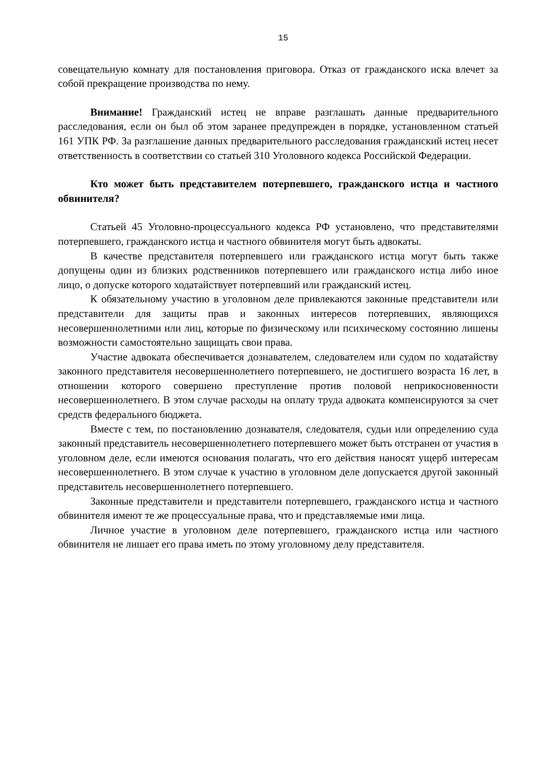15
совещательную комнату для постановления приговора. Отказ от гражданского иска влечет за собой прекращение производства по нему.
Внимание! Гражданский истец не вправе разглашать данные предварительного расследования, если он был об этом заранее предупрежден в порядке, установленном статьей 161 УПК РФ. За разглашение данных предварительного расследования гражданский истец несет ответственность в соответствии со статьей 310 Уголовного кодекса Российской Федерации.
Кто может быть представителем потерпевшего, гражданского истца и частного обвинителя?
Статьей 45 Уголовно-процессуального кодекса РФ установлено, что представителями потерпевшего, гражданского истца и частного обвинителя могут быть адвокаты.
В качестве представителя потерпевшего или гражданского истца могут быть также допущены один из близких родственников потерпевшего или гражданского истца либо иное лицо, о допуске которого ходатайствует потерпевший или гражданский истец.
К обязательному участию в уголовном деле привлекаются законные представители или представители для защиты прав и законных интересов потерпевших, являющихся несовершеннолетними или лиц, которые по физическому или психическому состоянию лишены возможности самостоятельно защищать свои права.
Участие адвоката обеспечивается дознавателем, следователем или судом по ходатайству законного представителя несовершеннолетнего потерпевшего, не достигшего возраста 16 лет, в отношении которого совершено преступление против половой неприкосновенности несовершеннолетнего. В этом случае расходы на оплату труда адвоката компенсируются за счет средств федерального бюджета.
Вместе с тем, по постановлению дознавателя, следователя, судьи или определению суда законный представитель несовершеннолетнего потерпевшего может быть отстранен от участия в уголовном деле, если имеются основания полагать, что его действия наносят ущерб интересам несовершеннолетнего. В этом случае к участию в уголовном деле допускается другой законный представитель несовершеннолетнего потерпевшего.
Законные представители и представители потерпевшего, гражданского истца и частного обвинителя имеют те же процессуальные права, что и представляемые ими лица.
Личное участие в уголовном деле потерпевшего, гражданского истца или частного обвинителя не лишает его права иметь по этому уголовному делу представителя.